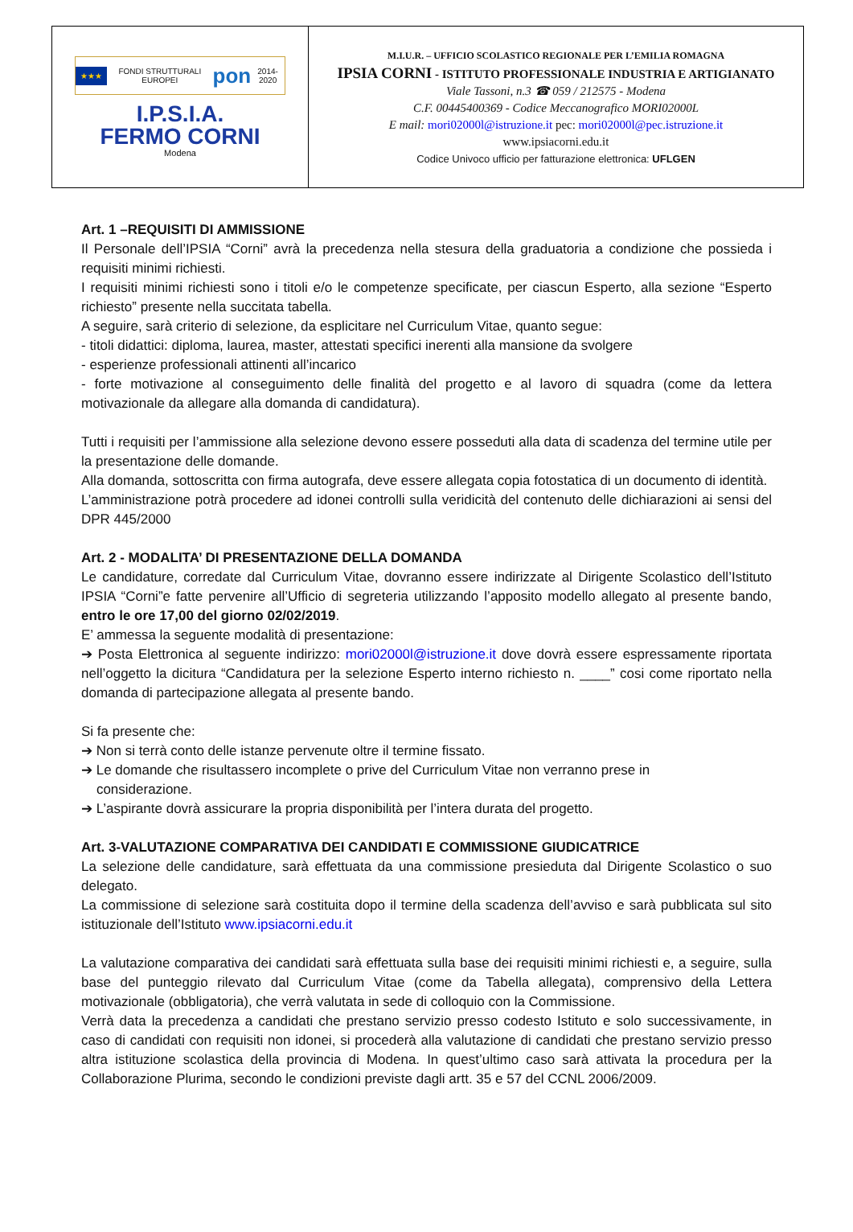| ★★★ FONDI STRUTTURALI EUROPEI pon 2014-2020 I.P.S.I.A. FERMO CORNI Modena | M.I.U.R. – UFFICIO SCOLASTICO REGIONALE PER L’EMILIA ROMAGNA IPSIA CORNI - ISTITUTO PROFESSIONALE INDUSTRIA E ARTIGIANATO Viale Tassoni, n.3 ☎ 059 / 212575 - Modena C.F. 00445400369 - Codice Meccanografico MORI02000L E mail: mori02000l@istruzione.it pec: mori02000l@pec.istruzione.it www.ipsiacorni.edu.it Codice Univoco ufficio per fatturazione elettronica: UFLGEN |
Art. 1 –REQUISITI DI AMMISSIONE
Il Personale dell’IPSIA “Corni” avrà la precedenza nella stesura della graduatoria a condizione che possieda i requisiti minimi richiesti.
I requisiti minimi richiesti sono i titoli e/o le competenze specificate, per ciascun Esperto, alla sezione “Esperto richiesto” presente nella succitata tabella.
A seguire, sarà criterio di selezione, da esplicitare nel Curriculum Vitae, quanto segue:
- titoli didattici: diploma, laurea, master, attestati specifici inerenti alla mansione da svolgere
- esperienze professionali attinenti all’incarico
- forte motivazione al conseguimento delle finalità del progetto e al lavoro di squadra (come da lettera motivazionale da allegare alla domanda di candidatura).
Tutti i requisiti per l’ammissione alla selezione devono essere posseduti alla data di scadenza del termine utile per la presentazione delle domande.
Alla domanda, sottoscritta con firma autografa, deve essere allegata copia fotostatica di un documento di identità.
L’amministrazione potrà procedere ad idonei controlli sulla veridicità del contenuto delle dichiarazioni ai sensi del DPR 445/2000
Art. 2 - MODALITA’ DI PRESENTAZIONE DELLA DOMANDA
Le candidature, corredate dal Curriculum Vitae, dovranno essere indirizzate al Dirigente Scolastico dell’Istituto IPSIA “Corni”e fatte pervenire all’Ufficio di segreteria utilizzando l’apposito modello allegato al presente bando, entro le ore 17,00 del giorno 02/02/2019.
E’ ammessa la seguente modalità di presentazione:
➔ Posta Elettronica al seguente indirizzo: mori02000l@istruzione.it dove dovrà essere espressamente riportata nell’oggetto la dicitura “Candidatura per la selezione Esperto interno richiesto n. ____” cosi come riportato nella domanda di partecipazione allegata al presente bando.
Si fa presente che:
➔ Non si terrà conto delle istanze pervenute oltre il termine fissato.
➔ Le domande che risultassero incomplete o prive del Curriculum Vitae non verranno prese in
considerazione.
➔ L’aspirante dovrà assicurare la propria disponibilità per l’intera durata del progetto.
Art. 3-VALUTAZIONE COMPARATIVA DEI CANDIDATI E COMMISSIONE GIUDICATRICE
La selezione delle candidature, sarà effettuata da una commissione presieduta dal Dirigente Scolastico o suo delegato.
La commissione di selezione sarà costituita dopo il termine della scadenza dell’avviso e sarà pubblicata sul sito istituzionale dell’Istituto www.ipsiacorni.edu.it
La valutazione comparativa dei candidati sarà effettuata sulla base dei requisiti minimi richiesti e, a seguire, sulla base del punteggio rilevato dal Curriculum Vitae (come da Tabella allegata), comprensivo della Lettera motivazionale (obbligatoria), che verrà valutata in sede di colloquio con la Commissione.
Verrà data la precedenza a candidati che prestano servizio presso codesto Istituto e solo successivamente, in caso di candidati con requisiti non idonei, si procederà alla valutazione di candidati che prestano servizio presso altra istituzione scolastica della provincia di Modena. In quest’ultimo caso sarà attivata la procedura per la Collaborazione Plurima, secondo le condizioni previste dagli artt. 35 e 57 del CCNL 2006/2009.